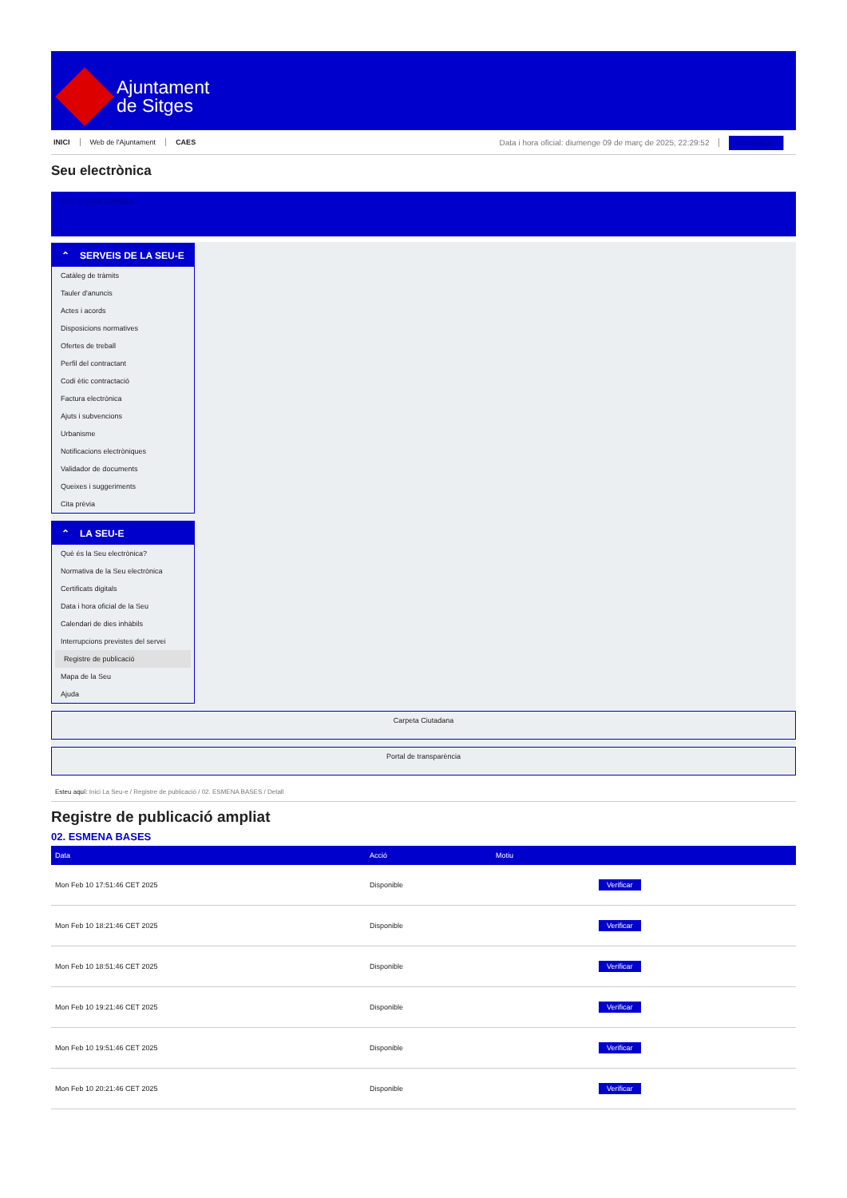Ajuntament
de Sitges
INICI Web de l'Ajuntament CAES
Data i hora oficial: diumenge 09 de març de 2025, 22:29:52 Sincronitzar
Seu electrònica
Obtenir còpia autèntica
⌃ SERVEIS DE LA SEU-E
Catàleg de tràmits
Tauler d'anuncis
Actes i acords
Disposicions normatives
Ofertes de treball
Perfil del contractant
Codi ètic contractació
Factura electrònica
Ajuts i subvencions
Urbanisme
Notificacions electròniques
Validador de documents
Queixes i suggeriments
Cita prèvia
⌃ LA SEU-E
Què és la Seu electrònica?
Normativa de la Seu electrònica
Certificats digitals
Data i hora oficial de la Seu
Calendari de dies inhàbils
Interrupcions previstes del servei
Registre de publicació
Mapa de la Seu
Ajuda
Carpeta Ciutadana
Portal de transparència
Esteu aquí: Inici La Seu-e / Registre de publicació / 02. ESMENA BASES / Detall
Registre de publicació ampliat
02. ESMENA BASES
| Data | Acció | Motiu | |
| --- | --- | --- | --- |
| Mon Feb 10 17:51:46 CET 2025 | Disponible | | Verificar |
| Mon Feb 10 18:21:46 CET 2025 | Disponible | | Verificar |
| Mon Feb 10 18:51:46 CET 2025 | Disponible | | Verificar |
| Mon Feb 10 19:21:46 CET 2025 | Disponible | | Verificar |
| Mon Feb 10 19:51:46 CET 2025 | Disponible | | Verificar |
| Mon Feb 10 20:21:46 CET 2025 | Disponible | | Verificar |